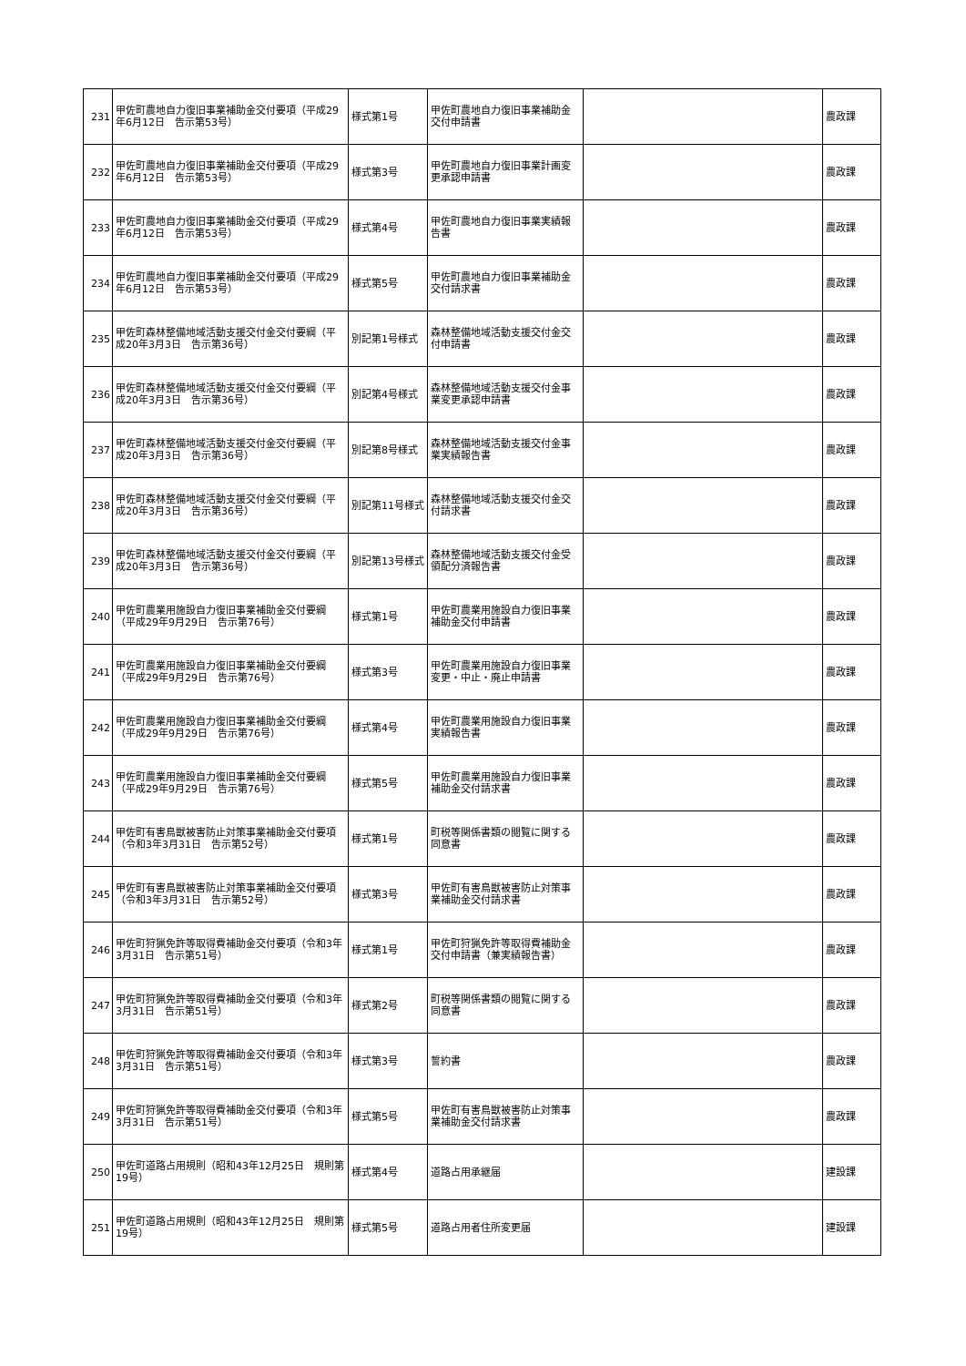| 231 | 甲佐町農地自力復旧事業補助金交付要項（平成29年6月12日 告示第53号） | 様式第1号 | 甲佐町農地自力復旧事業補助金交付申請書 | | 農政課 |
| 232 | 甲佐町農地自力復旧事業補助金交付要項（平成29年6月12日 告示第53号） | 様式第3号 | 甲佐町農地自力復旧事業計画変更承認申請書 | | 農政課 |
| 233 | 甲佐町農地自力復旧事業補助金交付要項（平成29年6月12日 告示第53号） | 様式第4号 | 甲佐町農地自力復旧事業実績報告書 | | 農政課 |
| 234 | 甲佐町農地自力復旧事業補助金交付要項（平成29年6月12日 告示第53号） | 様式第5号 | 甲佐町農地自力復旧事業補助金交付請求書 | | 農政課 |
| 235 | 甲佐町森林整備地域活動支援交付金交付要綱（平成20年3月3日 告示第36号） | 別記第1号様式 | 森林整備地域活動支援交付金交付申請書 | | 農政課 |
| 236 | 甲佐町森林整備地域活動支援交付金交付要綱（平成20年3月3日 告示第36号） | 別記第4号様式 | 森林整備地域活動支援交付金事業変更承認申請書 | | 農政課 |
| 237 | 甲佐町森林整備地域活動支援交付金交付要綱（平成20年3月3日 告示第36号） | 別記第8号様式 | 森林整備地域活動支援交付金事業実績報告書 | | 農政課 |
| 238 | 甲佐町森林整備地域活動支援交付金交付要綱（平成20年3月3日 告示第36号） | 別記第11号様式 | 森林整備地域活動支援交付金交付請求書 | | 農政課 |
| 239 | 甲佐町森林整備地域活動支援交付金交付要綱（平成20年3月3日 告示第36号） | 別記第13号様式 | 森林整備地域活動支援交付金受領配分済報告書 | | 農政課 |
| 240 | 甲佐町農業用施設自力復旧事業補助金交付要綱（平成29年9月29日 告示第76号） | 様式第1号 | 甲佐町農業用施設自力復旧事業補助金交付申請書 | | 農政課 |
| 241 | 甲佐町農業用施設自力復旧事業補助金交付要綱（平成29年9月29日 告示第76号） | 様式第3号 | 甲佐町農業用施設自力復旧事業変更・中止・廃止申請書 | | 農政課 |
| 242 | 甲佐町農業用施設自力復旧事業補助金交付要綱（平成29年9月29日 告示第76号） | 様式第4号 | 甲佐町農業用施設自力復旧事業実績報告書 | | 農政課 |
| 243 | 甲佐町農業用施設自力復旧事業補助金交付要綱（平成29年9月29日 告示第76号） | 様式第5号 | 甲佐町農業用施設自力復旧事業補助金交付請求書 | | 農政課 |
| 244 | 甲佐町有害鳥獣被害防止対策事業補助金交付要項（令和3年3月31日 告示第52号） | 様式第1号 | 町税等関係書類の閲覧に関する同意書 | | 農政課 |
| 245 | 甲佐町有害鳥獣被害防止対策事業補助金交付要項（令和3年3月31日 告示第52号） | 様式第3号 | 甲佐町有害鳥獣被害防止対策事業補助金交付請求書 | | 農政課 |
| 246 | 甲佐町狩猟免許等取得費補助金交付要項（令和3年3月31日 告示第51号） | 様式第1号 | 甲佐町狩猟免許等取得費補助金交付申請書（兼実績報告書） | | 農政課 |
| 247 | 甲佐町狩猟免許等取得費補助金交付要項（令和3年3月31日 告示第51号） | 様式第2号 | 町税等関係書類の閲覧に関する同意書 | | 農政課 |
| 248 | 甲佐町狩猟免許等取得費補助金交付要項（令和3年3月31日 告示第51号） | 様式第3号 | 誓約書 | | 農政課 |
| 249 | 甲佐町狩猟免許等取得費補助金交付要項（令和3年3月31日 告示第51号） | 様式第5号 | 甲佐町有害鳥獣被害防止対策事業補助金交付請求書 | | 農政課 |
| 250 | 甲佐町道路占用規則（昭和43年12月25日 規則第19号） | 様式第4号 | 道路占用承継届 | | 建設課 |
| 251 | 甲佐町道路占用規則（昭和43年12月25日 規則第19号） | 様式第5号 | 道路占用者住所変更届 | | 建設課 |